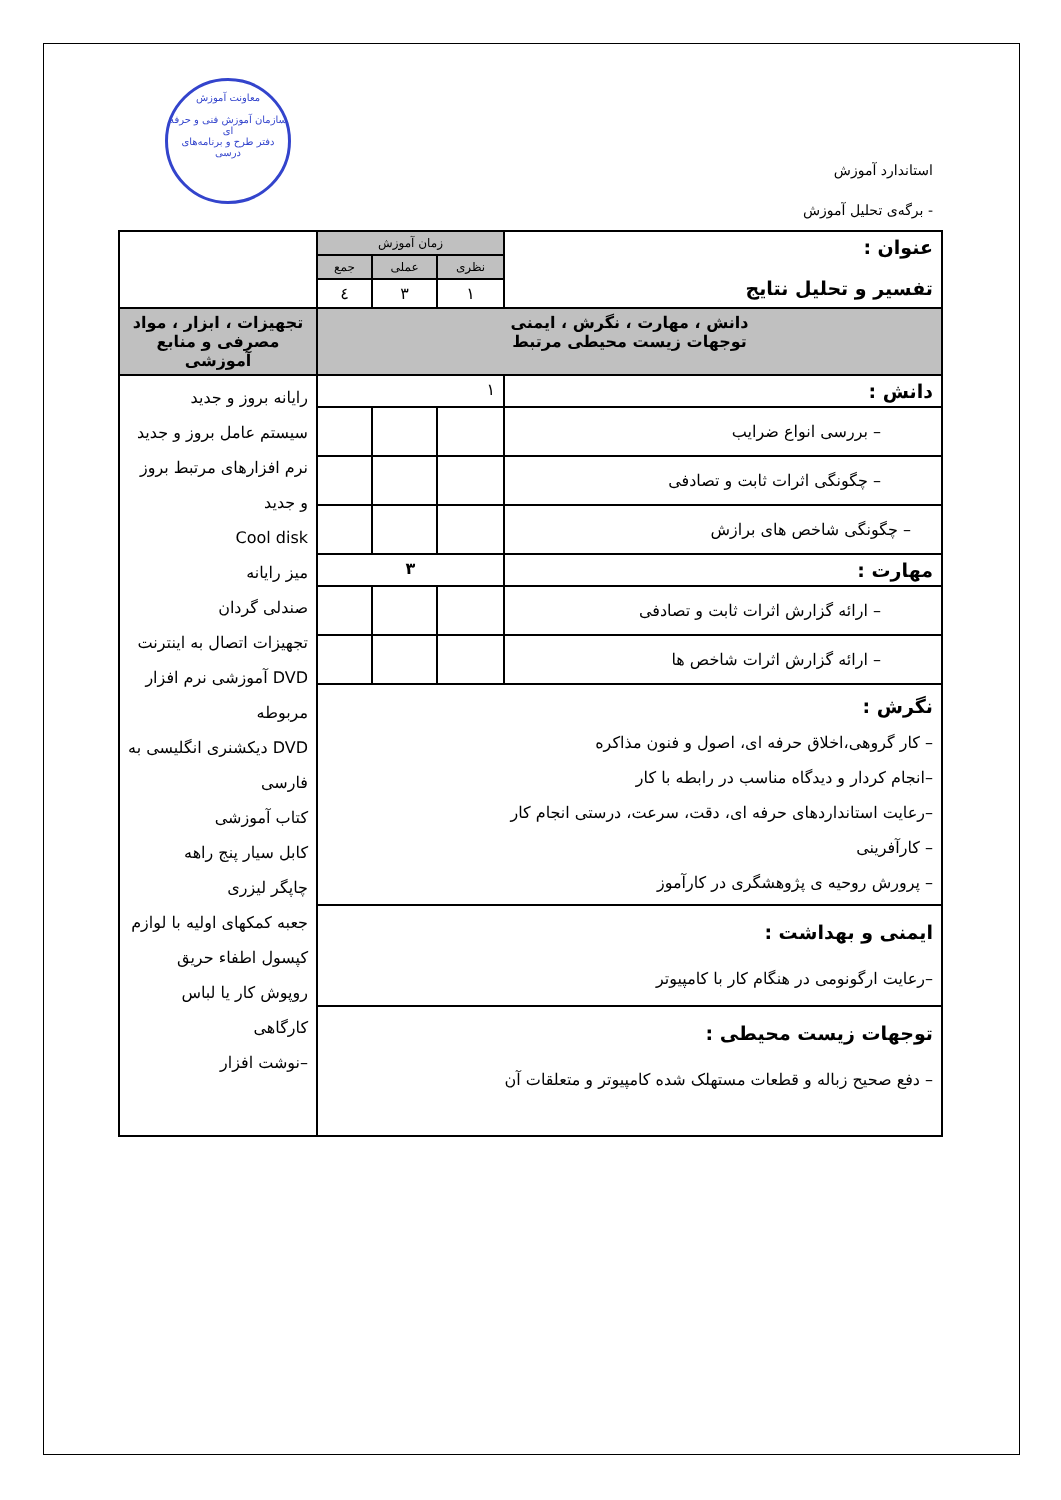معاونت آموزش
سازمان آموزش فنی و حرفه ای
دفتر طرح و برنامه‌های درسی
استاندارد آموزش
- برگه‌ی تحلیل آموزش
| عنوان : تفسیر و تحلیل نتایج | زمان آموزش | | | |
| | نظری | عملی | جمع | |
| | ۱ | ۳ | ٤ | |
| دانش ، مهارت ، نگرش ، ایمنی توجهات زیست محیطی مرتبط | | | | تجهیزات ، ابزار ، مواد مصرفی و منابع آموزشی |
| دانش : | ۱ | | | رایانه بروز و جدید سیستم عامل بروز و جدید نرم افزارهای مرتبط بروز و جدید Cool disk میز رایانه صندلی گردان تجهیزات اتصال به اینترنت DVD آموزشی نرم افزار مربوطه DVD دیکشنری انگلیسی به فارسی کتاب آموزشی کابل سیار پنج راهه چاپگر لیزری جعبه کمکهای اولیه با لوازم کپسول اطفاء حریق روپوش کار یا لباس کارگاهی –نوشت افزار |
| – بررسی انواع ضرایب | | | | |
| – چگونگی اثرات ثابت و تصادفی | | | | |
| – چگونگی شاخص های برازش | | | | |
| مهارت : | ۳ | | | |
| – ارائه گزارش اثرات ثابت و تصادفی | | | | |
| – ارائه گزارش اثرات شاخص ها | | | | |
| نگرش : – کار گروهی،اخلاق حرفه ای، اصول و فنون مذاکره –انجام کردار و دیدگاه مناسب در رابطه با کار –رعایت استانداردهای حرفه ای، دقت، سرعت، درستی انجام کار – کارآفرینی – پرورش روحیه ی پژوهشگری در کارآموز | | | | |
| ایمنی و بهداشت : –رعایت ارگونومی در هنگام کار با کامپیوتر | | | | |
| توجهات زیست محیطی : – دفع صحیح زباله و قطعات مستهلک شده کامپیوتر و متعلقات آن | | | | |